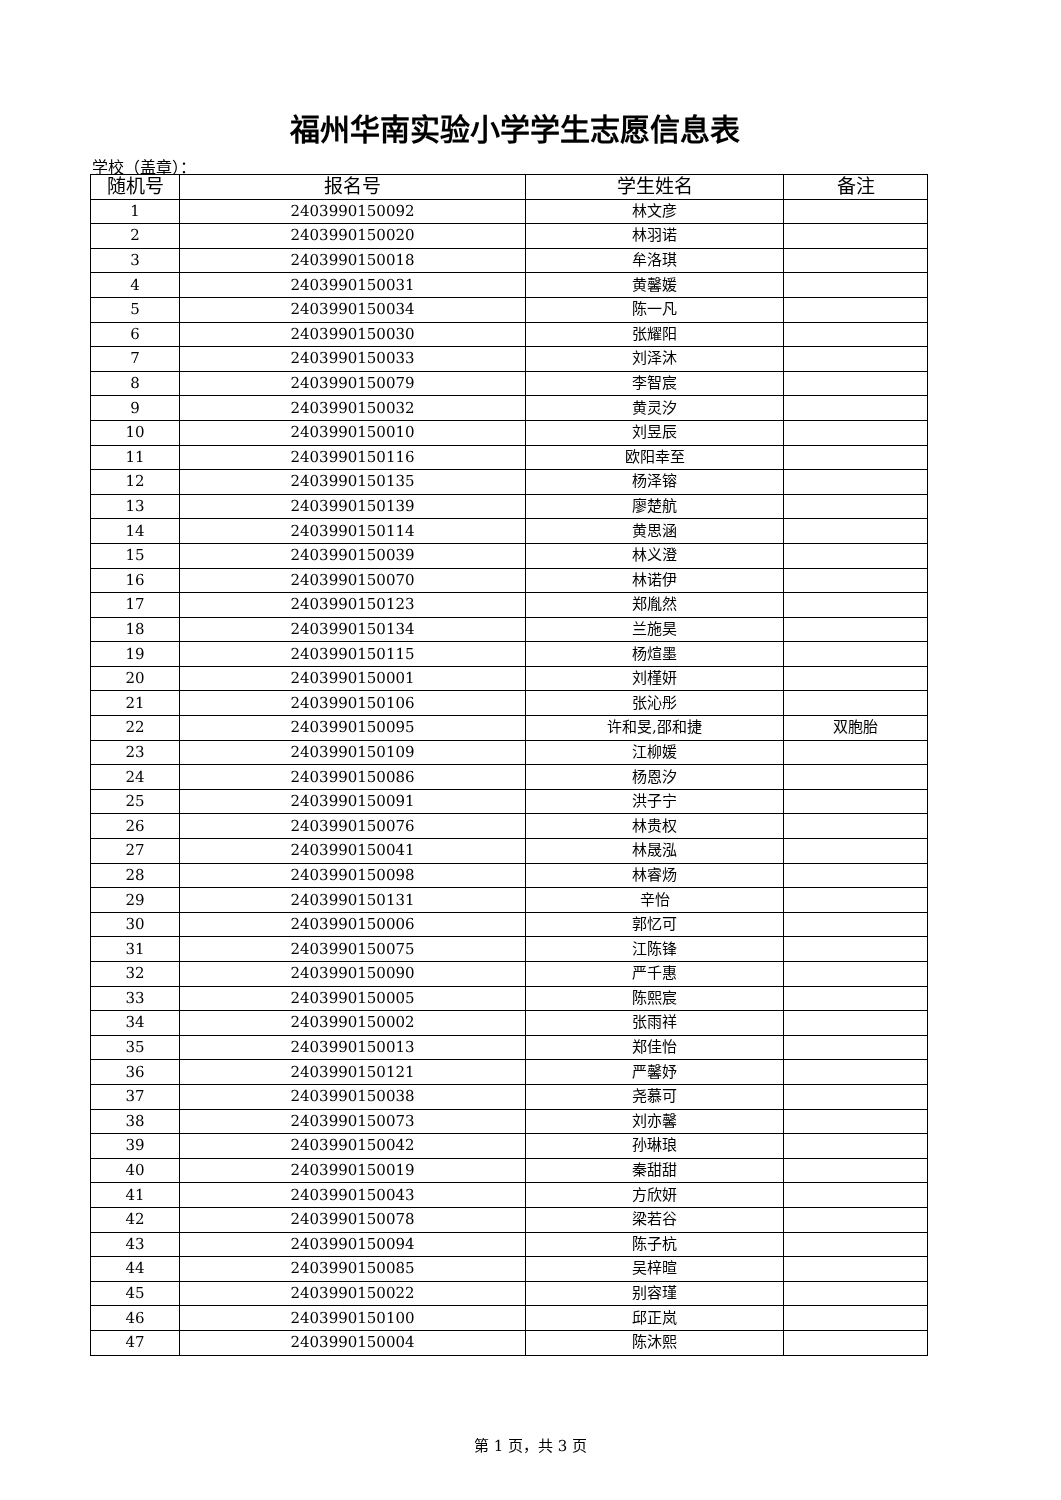福州华南实验小学学生志愿信息表
学校（盖章）：
| 随机号 | 报名号 | 学生姓名 | 备注 |
| --- | --- | --- | --- |
| 1 | 2403990150092 | 林文彦 | |
| 2 | 2403990150020 | 林羽诺 | |
| 3 | 2403990150018 | 牟洛琪 | |
| 4 | 2403990150031 | 黄馨媛 | |
| 5 | 2403990150034 | 陈一凡 | |
| 6 | 2403990150030 | 张耀阳 | |
| 7 | 2403990150033 | 刘泽沐 | |
| 8 | 2403990150079 | 李智宸 | |
| 9 | 2403990150032 | 黄灵汐 | |
| 10 | 2403990150010 | 刘昱辰 | |
| 11 | 2403990150116 | 欧阳幸至 | |
| 12 | 2403990150135 | 杨泽镕 | |
| 13 | 2403990150139 | 廖楚航 | |
| 14 | 2403990150114 | 黄思涵 | |
| 15 | 2403990150039 | 林义澄 | |
| 16 | 2403990150070 | 林诺伊 | |
| 17 | 2403990150123 | 郑胤然 | |
| 18 | 2403990150134 | 兰施昊 | |
| 19 | 2403990150115 | 杨煊墨 | |
| 20 | 2403990150001 | 刘槿妍 | |
| 21 | 2403990150106 | 张沁彤 | |
| 22 | 2403990150095 | 许和旻,邵和捷 | 双胞胎 |
| 23 | 2403990150109 | 江柳媛 | |
| 24 | 2403990150086 | 杨恩汐 | |
| 25 | 2403990150091 | 洪子宁 | |
| 26 | 2403990150076 | 林贵权 | |
| 27 | 2403990150041 | 林晟泓 | |
| 28 | 2403990150098 | 林睿炀 | |
| 29 | 2403990150131 | 辛怡 | |
| 30 | 2403990150006 | 郭忆可 | |
| 31 | 2403990150075 | 江陈锋 | |
| 32 | 2403990150090 | 严千惠 | |
| 33 | 2403990150005 | 陈熙宸 | |
| 34 | 2403990150002 | 张雨祥 | |
| 35 | 2403990150013 | 郑佳怡 | |
| 36 | 2403990150121 | 严馨妤 | |
| 37 | 2403990150038 | 尧慕可 | |
| 38 | 2403990150073 | 刘亦馨 | |
| 39 | 2403990150042 | 孙琳琅 | |
| 40 | 2403990150019 | 秦甜甜 | |
| 41 | 2403990150043 | 方欣妍 | |
| 42 | 2403990150078 | 梁若谷 | |
| 43 | 2403990150094 | 陈子杭 | |
| 44 | 2403990150085 | 吴梓暄 | |
| 45 | 2403990150022 | 别容瑾 | |
| 46 | 2403990150100 | 邱正岚 | |
| 47 | 2403990150004 | 陈沐熙 | |
第 1 页，共 3 页